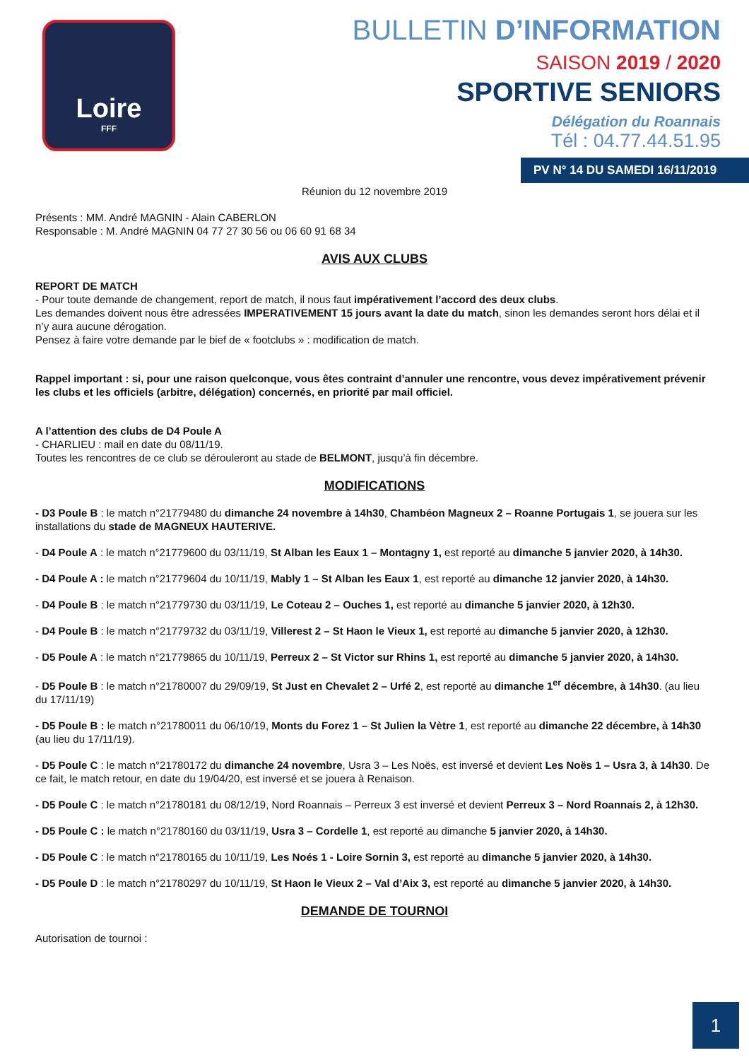Loire
FFF
BULLETIN D’INFORMATION
SAISON 2019 / 2020
SPORTIVE SENIORS
Délégation du Roannais
Tél : 04.77.44.51.95
PV N° 14 DU SAMEDI 16/11/2019
Réunion du 12 novembre 2019
Présents : MM. André MAGNIN - Alain CABERLON
Responsable : M. André MAGNIN 04 77 27 30 56 ou 06 60 91 68 34
AVIS AUX CLUBS
REPORT DE MATCH
- Pour toute demande de changement, report de match, il nous faut impérativement l’accord des deux clubs.
Les demandes doivent nous être adressées IMPERATIVEMENT 15 jours avant la date du match, sinon les demandes seront hors délai et il n’y aura aucune dérogation.
Pensez à faire votre demande par le bief de « footclubs » : modification de match.
Rappel important : si, pour une raison quelconque, vous êtes contraint d’annuler une rencontre, vous devez impérativement prévenir les clubs et les officiels (arbitre, délégation) concernés, en priorité par mail officiel.
A l’attention des clubs de D4 Poule A
- CHARLIEU : mail en date du 08/11/19.
Toutes les rencontres de ce club se dérouleront au stade de BELMONT, jusqu’à fin décembre.
MODIFICATIONS
- D3 Poule B : le match n°21779480 du dimanche 24 novembre à 14h30, Chambéon Magneux 2 – Roanne Portugais 1, se jouera sur les installations du stade de MAGNEUX HAUTERIVE.
- D4 Poule A : le match n°21779600 du 03/11/19, St Alban les Eaux 1 – Montagny 1, est reporté au dimanche 5 janvier 2020, à 14h30.
- D4 Poule A : le match n°21779604 du 10/11/19, Mably 1 – St Alban les Eaux 1, est reporté au dimanche 12 janvier 2020, à 14h30.
- D4 Poule B : le match n°21779730 du 03/11/19, Le Coteau 2 – Ouches 1, est reporté au dimanche 5 janvier 2020, à 12h30.
- D4 Poule B : le match n°21779732 du 03/11/19, Villerest 2 – St Haon le Vieux 1, est reporté au dimanche 5 janvier 2020, à 12h30.
- D5 Poule A : le match n°21779865 du 10/11/19, Perreux 2 – St Victor sur Rhins 1, est reporté au dimanche 5 janvier 2020, à 14h30.
- D5 Poule B : le match n°21780007 du 29/09/19, St Just en Chevalet 2 – Urfé 2, est reporté au dimanche 1<sup>er</sup> décembre, à 14h30. (au lieu du 17/11/19)
- D5 Poule B : le match n°21780011 du 06/10/19, Monts du Forez 1 – St Julien la Vètre 1, est reporté au dimanche 22 décembre, à 14h30 (au lieu du 17/11/19).
- D5 Poule C : le match n°21780172 du dimanche 24 novembre, Usra 3 – Les Noës, est inversé et devient Les Noës 1 – Usra 3, à 14h30. De ce fait, le match retour, en date du 19/04/20, est inversé et se jouera à Renaison.
- D5 Poule C : le match n°21780181 du 08/12/19, Nord Roannais – Perreux 3 est inversé et devient Perreux 3 – Nord Roannais 2, à 12h30.
- D5 Poule C : le match n°21780160 du 03/11/19, Usra 3 – Cordelle 1, est reporté au dimanche 5 janvier 2020, à 14h30.
- D5 Poule C : le match n°21780165 du 10/11/19, Les Noés 1 - Loire Sornin 3, est reporté au dimanche 5 janvier 2020, à 14h30.
- D5 Poule D : le match n°21780297 du 10/11/19, St Haon le Vieux 2 – Val d’Aix 3, est reporté au dimanche 5 janvier 2020, à 14h30.
DEMANDE DE TOURNOI
Autorisation de tournoi :
1